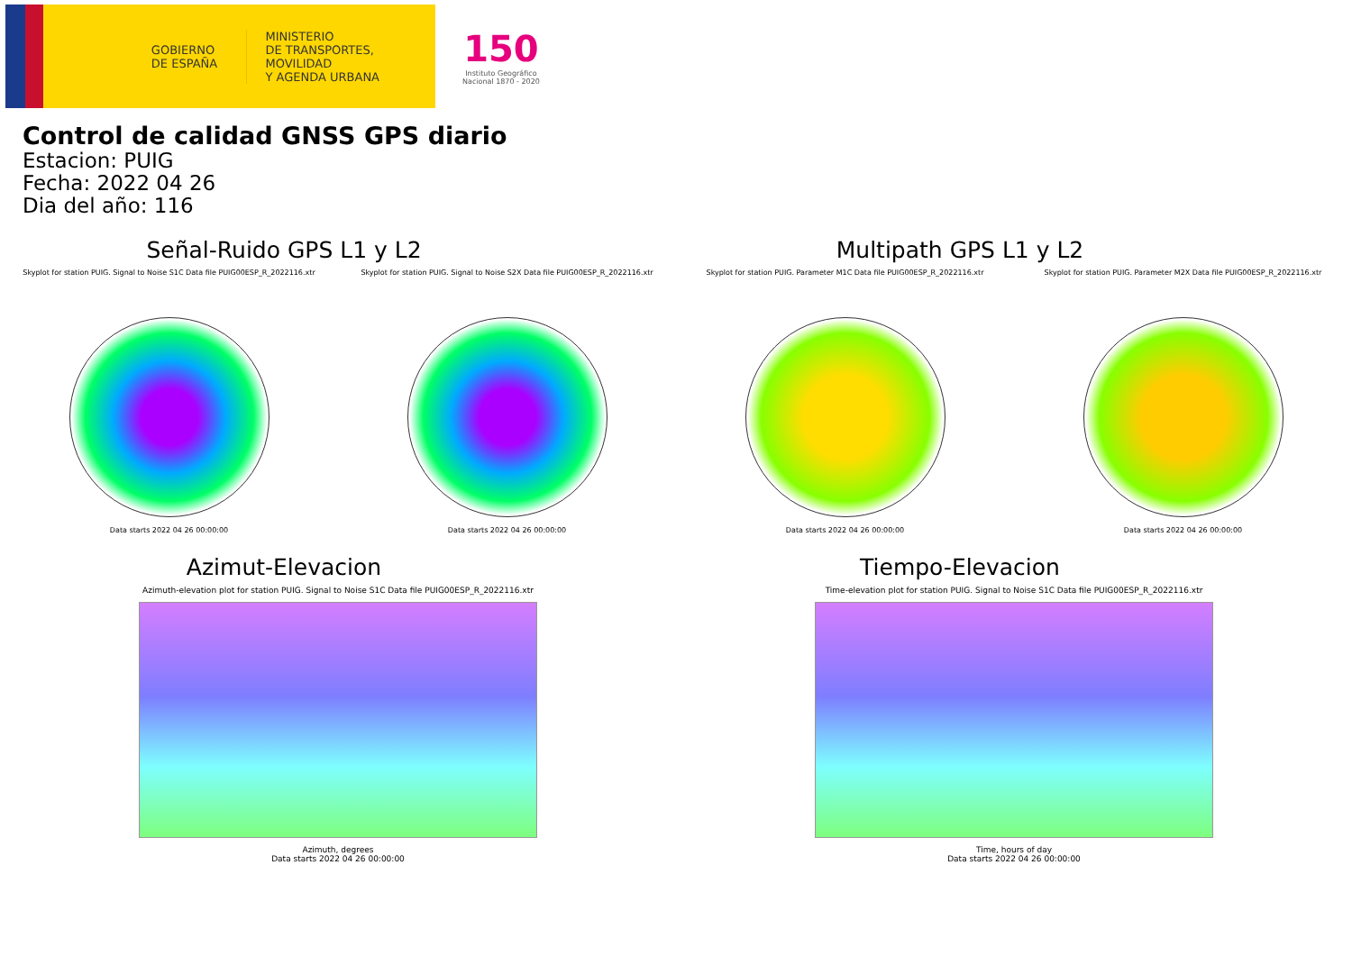GOBIERNO
DE ESPAÑA
MINISTERIO
DE TRANSPORTES, MOVILIDAD
Y AGENDA URBANA
150
Instituto Geográfico
Nacional 1870 - 2020
Control de calidad GNSS GPS diario
Estacion: PUIG
Fecha: 2022 04 26
Dia del año: 116
Señal-Ruido GPS L1 y L2
Skyplot for station PUIG. Signal to Noise S1C Data file PUIG00ESP_R_2022116.xtr
Data starts 2022 04 26 00:00:00
Skyplot for station PUIG. Signal to Noise S2X Data file PUIG00ESP_R_2022116.xtr
Data starts 2022 04 26 00:00:00
Multipath GPS L1 y L2
Skyplot for station PUIG. Parameter M1C Data file PUIG00ESP_R_2022116.xtr
Data starts 2022 04 26 00:00:00
Skyplot for station PUIG. Parameter M2X Data file PUIG00ESP_R_2022116.xtr
Data starts 2022 04 26 00:00:00
Azimut-Elevacion
Azimuth-elevation plot for station PUIG. Signal to Noise S1C Data file PUIG00ESP_R_2022116.xtr
Azimuth, degrees
Data starts 2022 04 26 00:00:00
Tiempo-Elevacion
Time-elevation plot for station PUIG. Signal to Noise S1C Data file PUIG00ESP_R_2022116.xtr
Time, hours of day
Data starts 2022 04 26 00:00:00